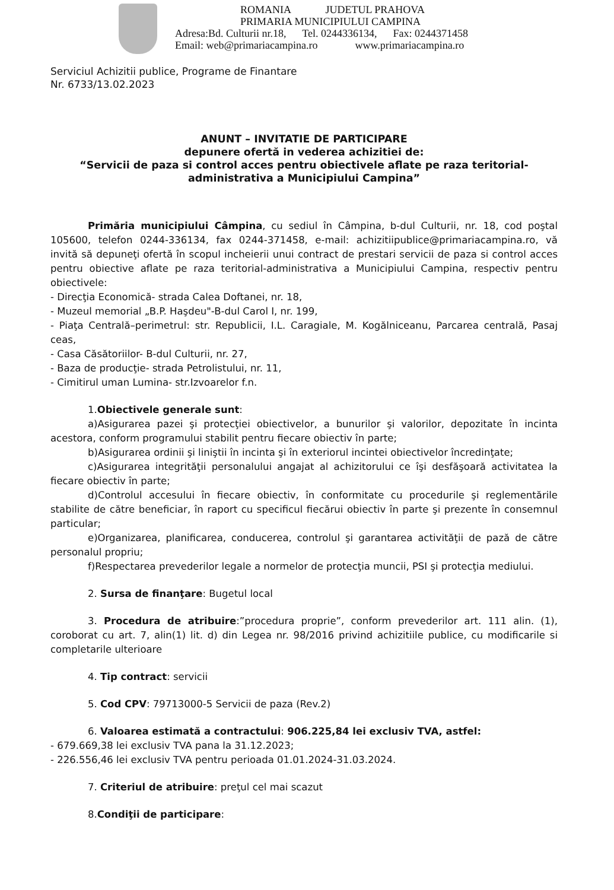ROMANIA JUDETUL PRAHOVA
PRIMARIA MUNICIPIULUI CAMPINA
Adresa:Bd. Culturii nr.18, Tel. 0244336134, Fax: 0244371458
Email: web@primariacampina.ro www.primariacampina.ro
Serviciul Achizitii publice, Programe de Finantare
Nr. 6733/13.02.2023
ANUNT – INVITATIE DE PARTICIPARE
depunere ofertă in vederea achizitiei de:
“Servicii de paza si control acces pentru obiectivele aflate pe raza teritorial-administrativa a Municipiului Campina”
Primăria municipiului Câmpina, cu sediul în Câmpina, b-dul Culturii, nr. 18, cod poştal 105600, telefon 0244-336134, fax 0244-371458, e-mail: achizitiipublice@primariacampina.ro, vă invită să depuneţi ofertă în scopul incheierii unui contract de prestari servicii de paza si control acces pentru obiective aflate pe raza teritorial-administrativa a Municipiului Campina, respectiv pentru obiectivele:
- Direcţia Economică- strada Calea Doftanei, nr. 18,
- Muzeul memorial „B.P. Haşdeu"-B-dul Carol I, nr. 199,
- Piaţa Centrală–perimetrul: str. Republicii, I.L. Caragiale, M. Kogălniceanu, Parcarea centrală, Pasaj ceas,
- Casa Căsătoriilor- B-dul Culturii, nr. 27,
- Baza de producţie- strada Petrolistului, nr. 11,
- Cimitirul uman Lumina- str.Izvoarelor f.n.
1.Obiectivele generale sunt:
a)Asigurarea pazei şi protecţiei obiectivelor, a bunurilor şi valorilor, depozitate în incinta acestora, conform programului stabilit pentru fiecare obiectiv în parte;
b)Asigurarea ordinii şi liniştii în incinta şi în exteriorul incintei obiectivelor încredinţate;
c)Asigurarea integrităţii personalului angajat al achizitorului ce îşi desfăşoară activitatea la fiecare obiectiv în parte;
d)Controlul accesului în fiecare obiectiv, în conformitate cu procedurile şi reglementările stabilite de către beneficiar, în raport cu specificul fiecărui obiectiv în parte şi prezente în consemnul particular;
e)Organizarea, planificarea, conducerea, controlul şi garantarea activităţii de pază de către personalul propriu;
f)Respectarea prevederilor legale a normelor de protecţia muncii, PSI şi protecţia mediului.
2. Sursa de finanţare: Bugetul local
3. Procedura de atribuire:”procedura proprie”, conform prevederilor art. 111 alin. (1), coroborat cu art. 7, alin(1) lit. d) din Legea nr. 98/2016 privind achizitiile publice, cu modificarile si completarile ulterioare
4. Tip contract: servicii
5. Cod CPV: 79713000-5 Servicii de paza (Rev.2)
6. Valoarea estimată a contractului: 906.225,84 lei exclusiv TVA, astfel:
- 679.669,38 lei exclusiv TVA pana la 31.12.2023;
- 226.556,46 lei exclusiv TVA pentru perioada 01.01.2024-31.03.2024.
7. Criteriul de atribuire: preţul cel mai scazut
8.Condiţii de participare: